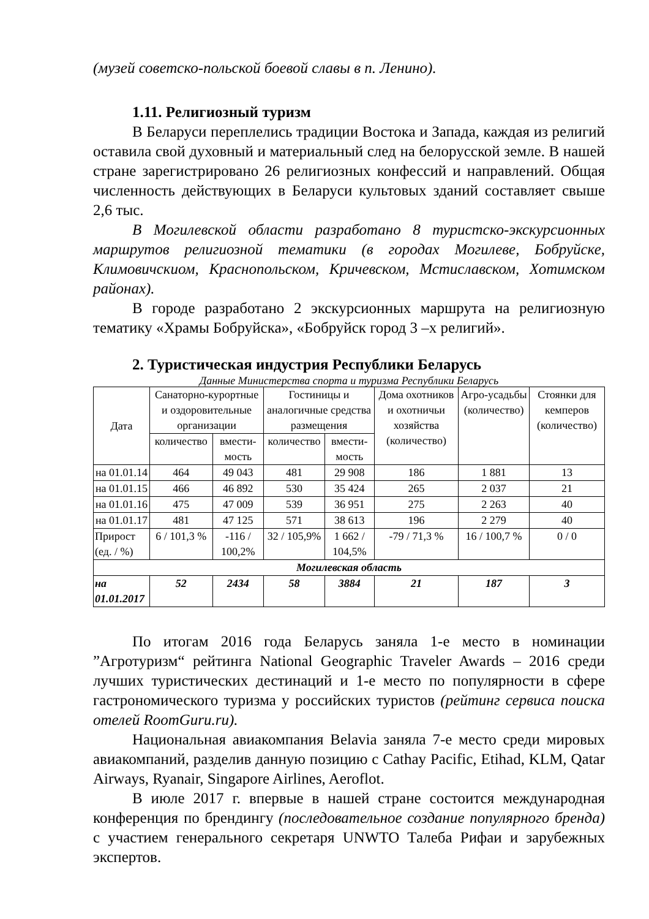(музей советско-польской боевой славы в п. Ленино).
1.11. Религиозный туризм
В Беларуси переплелись традиции Востока и Запада, каждая из религий оставила свой духовный и материальный след на белорусской земле. В нашей стране зарегистрировано 26 религиозных конфессий и направлений. Общая численность действующих в Беларуси культовых зданий составляет свыше 2,6 тыс.
В Могилевской области разработано 8 туристско-экскурсионных маршрутов религиозной тематики (в городах Могилеве, Бобруйске, Климовичскиом, Краснопольском, Кричевском, Мстиславском, Хотимском районах).
В городе разработано 2 экскурсионных маршрута на религиозную тематику «Храмы Бобруйска», «Бобруйск город 3 –х религий».
2. Туристическая индустрия Республики Беларусь
Данные Министерства спорта и туризма Республики Беларусь
| Дата | Санаторно-курортные и оздоровительные организации | | Гостиницы и аналогичные средства размещения | | Дома охотников и охотничьи хозяйства (количество) | Агро-усадьбы (количество) | Стоянки для кемперов (количество) |
| --- | --- | --- | --- | --- | --- | --- | --- |
| | количество | вмести-мость | количество | вмести-мость | | | |
| на 01.01.14 | 464 | 49 043 | 481 | 29 908 | 186 | 1 881 | 13 |
| на 01.01.15 | 466 | 46 892 | 530 | 35 424 | 265 | 2 037 | 21 |
| на 01.01.16 | 475 | 47 009 | 539 | 36 951 | 275 | 2 263 | 40 |
| на 01.01.17 | 481 | 47 125 | 571 | 38 613 | 196 | 2 279 | 40 |
| Прирост (ед. / %) | 6 / 101,3 % | -116 / 100,2% | 32 / 105,9% | 1 662 / 104,5% | -79 / 71,3 % | 16 / 100,7 % | 0 / 0 |
| Могилевская область | | | | | | | |
| на 01.01.2017 | 52 | 2434 | 58 | 3884 | 21 | 187 | 3 |
По итогам 2016 года Беларусь заняла 1-е место в номинации ”Агротуризм“ рейтинга National Geographic Traveler Awards – 2016 среди лучших туристических дестинаций и 1-е место по популярности в сфере гастрономического туризма у российских туристов (рейтинг сервиса поиска отелей RoomGuru.ru).
Национальная авиакомпания Belavia заняла 7-е место среди мировых авиакомпаний, разделив данную позицию с Cathay Pacific, Etihad, KLM, Qatar Airways, Ryanair, Singapore Airlines, Aeroflot.
В июле 2017 г. впервые в нашей стране состоится международная конференция по брендингу (последовательное создание популярного бренда) с участием генерального секретаря UNWTO Талеба Рифаи и зарубежных экспертов.